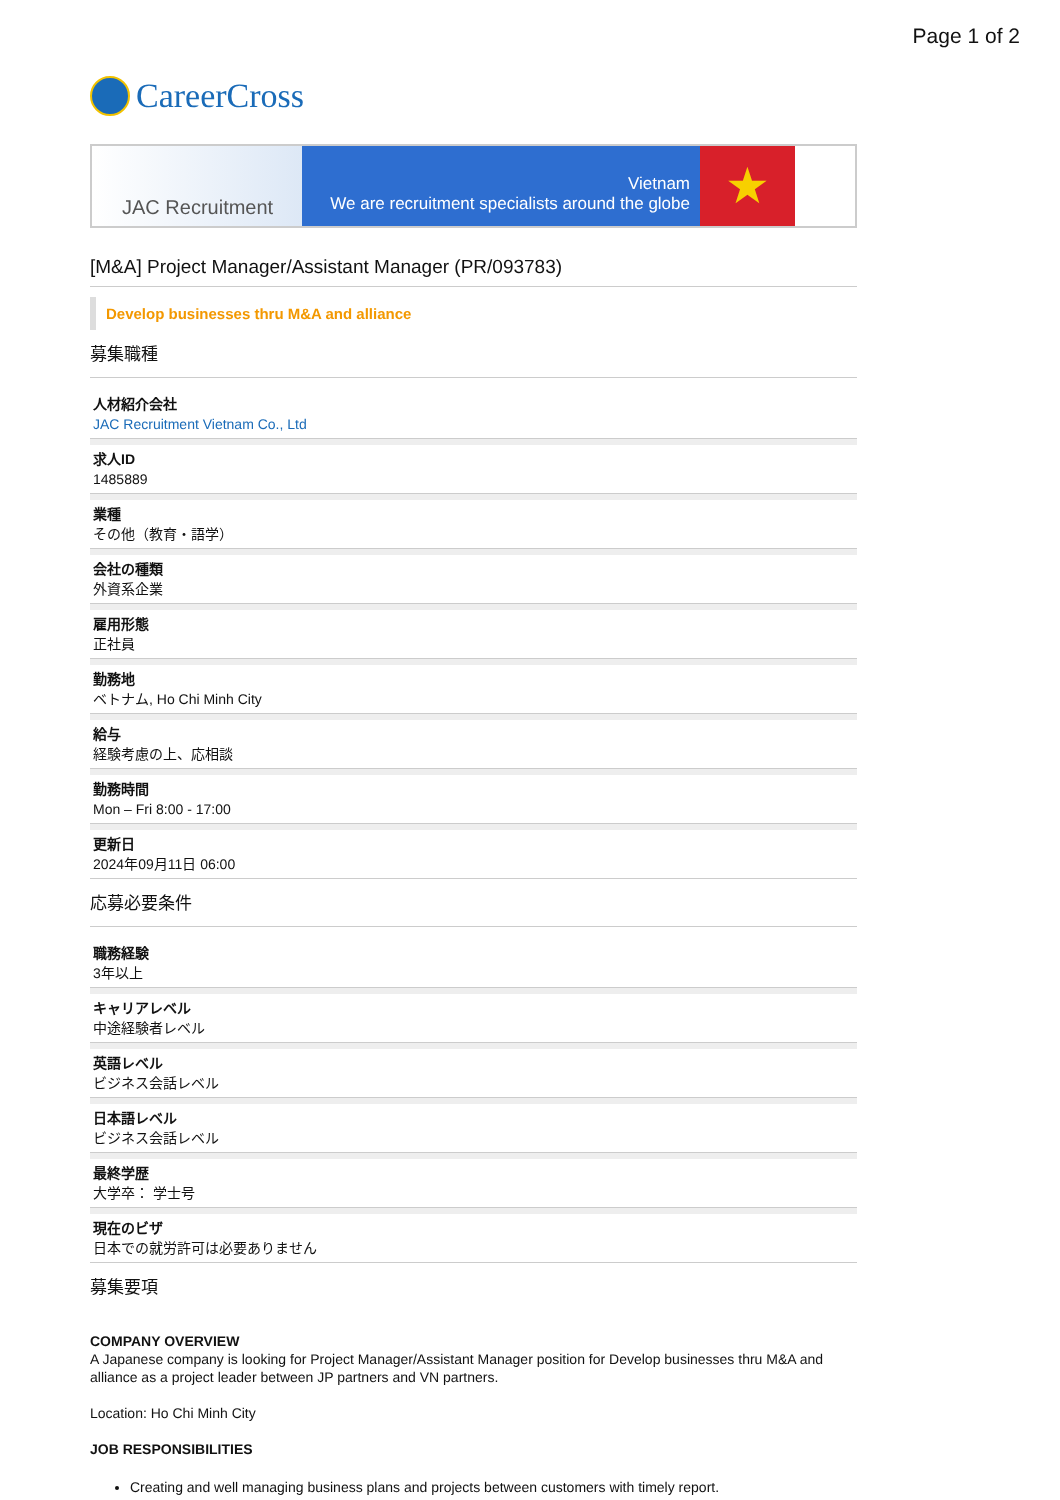Page 1 of 2
CareerCross
JAC Recruitment
Vietnam
We are recruitment specialists around the globe
★
[M&A] Project Manager/Assistant Manager (PR/093783)
Develop businesses thru M&A and alliance
募集職種
人材紹介会社
JAC Recruitment Vietnam Co., Ltd
求人ID
1485889
業種
その他（教育・語学）
会社の種類
外資系企業
雇用形態
正社員
勤務地
ベトナム, Ho Chi Minh City
給与
経験考慮の上、応相談
勤務時間
Mon – Fri 8:00 - 17:00
更新日
2024年09月11日 06:00
応募必要条件
職務経験
3年以上
キャリアレベル
中途経験者レベル
英語レベル
ビジネス会話レベル
日本語レベル
ビジネス会話レベル
最終学歴
大学卒： 学士号
現在のビザ
日本での就労許可は必要ありません
募集要項
COMPANY OVERVIEW
A Japanese company is looking for Project Manager/Assistant Manager position for Develop businesses thru M&A and alliance as a project leader between JP partners and VN partners.
Location: Ho Chi Minh City
JOB RESPONSIBILITIES
Creating and well managing business plans and projects between customers with timely report.